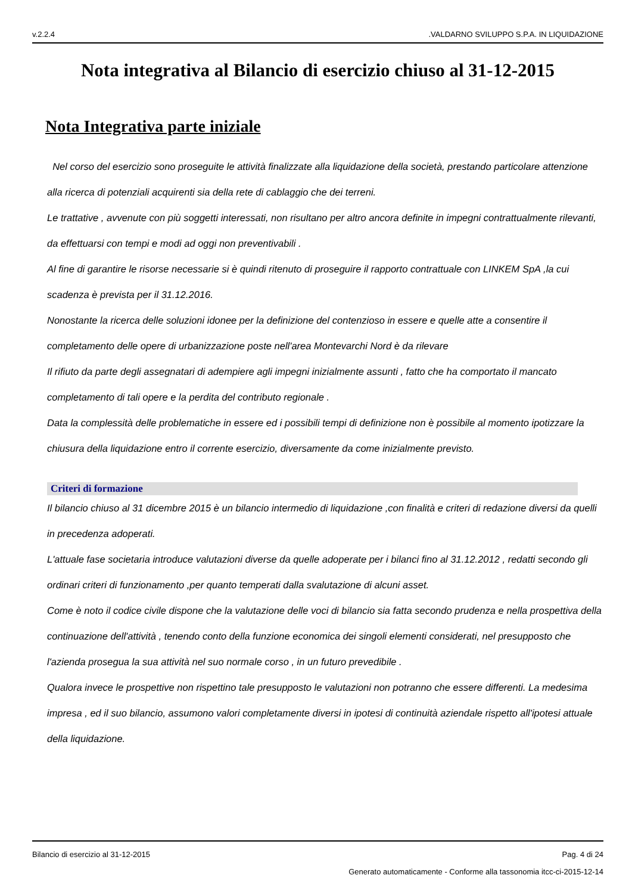v.2.2.4 .VALDARNO SVILUPPO S.P.A. IN LIQUIDAZIONE
Nota integrativa al Bilancio di esercizio chiuso al 31-12-2015
Nota Integrativa parte iniziale
Nel corso del esercizio sono proseguite le attività finalizzate alla liquidazione della società, prestando particolare attenzione alla ricerca di potenziali acquirenti sia della rete di cablaggio che dei terreni.
Le trattative , avvenute con più soggetti interessati, non risultano per altro ancora definite in impegni contrattualmente rilevanti, da effettuarsi con tempi e modi ad oggi non preventivabili .
Al fine di garantire le risorse necessarie si è quindi ritenuto di proseguire il rapporto contrattuale con LINKEM SpA ,la cui scadenza è prevista per il 31.12.2016.
Nonostante la ricerca delle soluzioni idonee per la definizione del contenzioso in essere e quelle atte a consentire il completamento delle opere di urbanizzazione poste nell'area Montevarchi Nord è da rilevare
Il rifiuto da parte degli assegnatari di adempiere agli impegni inizialmente assunti , fatto che ha comportato il mancato completamento di tali opere e la perdita del contributo regionale .
Data la complessità delle problematiche in essere ed i possibili tempi di definizione non è possibile al momento ipotizzare la chiusura della liquidazione entro il corrente esercizio, diversamente da come inizialmente previsto.
Criteri di formazione
Il bilancio chiuso al 31 dicembre 2015 è un bilancio intermedio di liquidazione ,con finalità e criteri di redazione diversi da quelli in precedenza adoperati.
L'attuale fase societaria introduce valutazioni diverse da quelle adoperate per i bilanci fino al 31.12.2012 , redatti secondo gli ordinari criteri di funzionamento ,per quanto temperati dalla svalutazione di alcuni asset.
Come è noto il codice civile dispone che la valutazione delle voci di bilancio sia fatta secondo prudenza e nella prospettiva della continuazione dell'attività , tenendo conto della funzione economica dei singoli elementi considerati, nel presupposto che l'azienda prosegua la sua attività nel suo normale corso , in un futuro prevedibile .
Qualora invece le prospettive non rispettino tale presupposto le valutazioni non potranno che essere differenti. La medesima impresa , ed il suo bilancio, assumono valori completamente diversi in ipotesi di continuità aziendale rispetto all'ipotesi attuale della liquidazione.
Bilancio di esercizio al 31-12-2015 Pag. 4 di 24
Generato automaticamente - Conforme alla tassonomia itcc-ci-2015-12-14